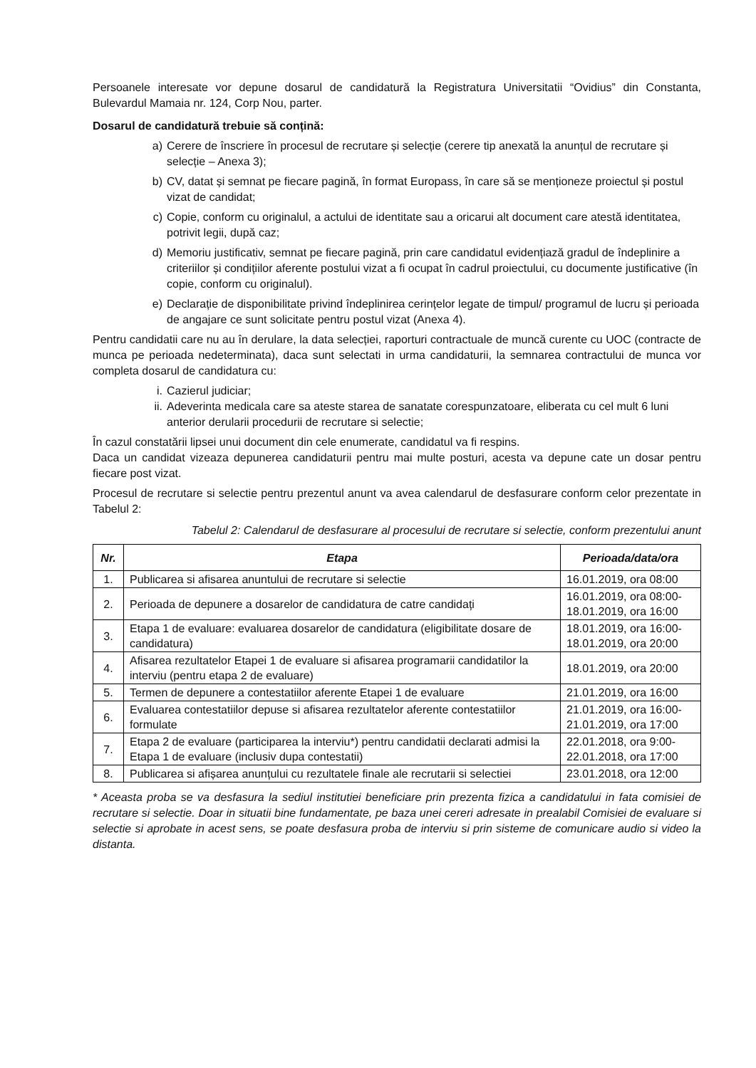Persoanele interesate vor depune dosarul de candidatură la Registratura Universitatii “Ovidius” din Constanta, Bulevardul Mamaia nr. 124, Corp Nou, parter.
Dosarul de candidatură trebuie să conțină:
a) Cerere de înscriere în procesul de recrutare și selecție (cerere tip anexată la anunțul de recrutare și selecție – Anexa 3);
b) CV, datat și semnat pe fiecare pagină, în format Europass, în care să se menționeze proiectul și postul vizat de candidat;
c) Copie, conform cu originalul, a actului de identitate sau a oricarui alt document care atestă identitatea, potrivit legii, după caz;
d) Memoriu justificativ, semnat pe fiecare pagină, prin care candidatul evidențiază gradul de îndeplinire a criteriilor și condițiilor aferente postului vizat a fi ocupat în cadrul proiectului, cu documente justificative (în copie, conform cu originalul).
e) Declarație de disponibilitate privind îndeplinirea cerințelor legate de timpul/ programul de lucru și perioada de angajare ce sunt solicitate pentru postul vizat (Anexa 4).
Pentru candidatii care nu au în derulare, la data selecției, raporturi contractuale de muncă curente cu UOC (contracte de munca pe perioada nedeterminata), daca sunt selectati in urma candidaturii, la semnarea contractului de munca vor completa dosarul de candidatura cu:
i. Cazierul judiciar;
ii. Adeverinta medicala care sa ateste starea de sanatate corespunzatoare, eliberata cu cel mult 6 luni anterior derularii procedurii de recrutare si selectie;
În cazul constatării lipsei unui document din cele enumerate, candidatul va fi respins.
Daca un candidat vizeaza depunerea candidaturii pentru mai multe posturi, acesta va depune cate un dosar pentru fiecare post vizat.
Procesul de recrutare si selectie pentru prezentul anunt va avea calendarul de desfasurare conform celor prezentate in Tabelul 2:
Tabelul 2: Calendarul de desfasurare al procesului de recrutare si selectie, conform prezentului anunt
| Nr. | Etapa | Perioada/data/ora |
| --- | --- | --- |
| 1. | Publicarea si afisarea anuntului de recrutare si selectie | 16.01.2019, ora 08:00 |
| 2. | Perioada de depunere a dosarelor de candidatura de catre candidați | 16.01.2019, ora 08:00- 18.01.2019, ora 16:00 |
| 3. | Etapa 1 de evaluare: evaluarea dosarelor de candidatura (eligibilitate dosare de candidatura) | 18.01.2019, ora 16:00- 18.01.2019, ora 20:00 |
| 4. | Afisarea rezultatelor Etapei 1 de evaluare si afisarea programarii candidatilor la interviu (pentru etapa 2 de evaluare) | 18.01.2019, ora 20:00 |
| 5. | Termen de depunere a contestatiilor aferente Etapei 1 de evaluare | 21.01.2019, ora 16:00 |
| 6. | Evaluarea contestatiilor depuse si afisarea rezultatelor aferente contestatiilor formulate | 21.01.2019, ora 16:00- 21.01.2019, ora 17:00 |
| 7. | Etapa 2 de evaluare (participarea la interviu*) pentru candidatii declarati admisi la Etapa 1 de evaluare (inclusiv dupa contestatii) | 22.01.2018, ora 9:00- 22.01.2018, ora 17:00 |
| 8. | Publicarea si afișarea anunțului cu rezultatele finale ale recrutarii si selectiei | 23.01.2018, ora 12:00 |
* Aceasta proba se va desfasura la sediul institutiei beneficiare prin prezenta fizica a candidatului in fata comisiei de recrutare si selectie. Doar in situatii bine fundamentate, pe baza unei cereri adresate in prealabil Comisiei de evaluare si selectie si aprobate in acest sens, se poate desfasura proba de interviu si prin sisteme de comunicare audio si video la distanta.